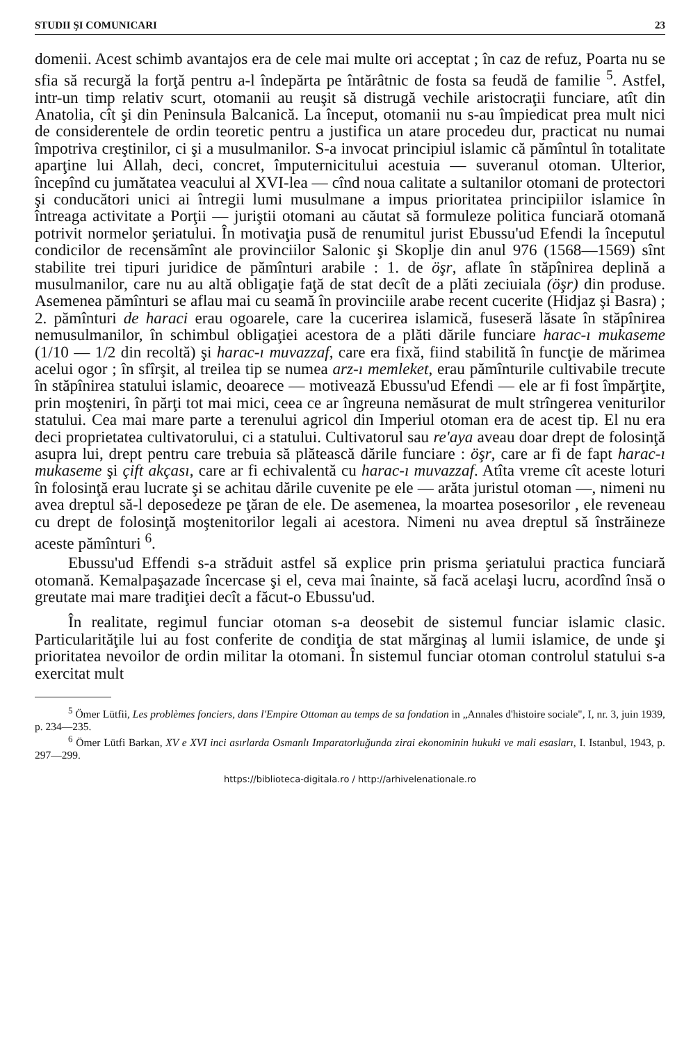STUDII ŞI COMUNICARI 23
domenii. Acest schimb avantajos era de cele mai multe ori acceptat ; în caz de refuz, Poarta nu se sfia să recurgă la forţă pentru a-l îndepărta pe întărâtnic de fosta sa feudă de familie <sup>5</sup>. Astfel, intr-un timp relativ scurt, otomanii au reuşit să distrugă vechile aristocraţii funciare, atît din Anatolia, cît şi din Peninsula Balcanică. La început, otomanii nu s-au împiedicat prea mult nici de considerentele de ordin teoretic pentru a justifica un atare procedeu dur, practicat nu numai împotriva creştinilor, ci şi a musulmanilor. S-a invocat principiul islamic că pămîntul în totalitate aparţine lui Allah, deci, concret, împuternicitului acestuia — suveranul otoman. Ulterior, începînd cu jumătatea veacului al XVI-lea — cînd noua calitate a sultanilor otomani de protectori şi conducători unici ai întregii lumi musulmane a impus prioritatea principiilor islamice în întreaga activitate a Porţii — juriştii otomani au căutat să formuleze politica funciară otomană potrivit normelor şeriatului. În motivaţia pusă de renumitul jurist Ebussu'ud Efendi la începutul condicilor de recensămînt ale provinciilor Salonic şi Skoplje din anul 976 (1568—1569) sînt stabilite trei tipuri juridice de pămînturi arabile : 1. de öşr, aflate în stăpînirea deplină a musulmanilor, care nu au altă obligaţie faţă de stat decît de a plăti zeciuiala (öşr) din produse. Asemenea pămînturi se aflau mai cu seamă în provinciile arabe recent cucerite (Hidjaz şi Basra) ; 2. pămînturi de haraci erau ogoarele, care la cucerirea islamică, fuseseră lăsate în stăpînirea nemusulmanilor, în schimbul obligaţiei acestora de a plăti dările funciare harac-ı mukaseme (1/10 — 1/2 din recoltă) şi harac-ı muvazzaf, care era fixă, fiind stabilită în funcţie de mărimea acelui ogor ; în sfîrşit, al treilea tip se numea arz-ı memleket, erau pămînturile cultivabile trecute în stăpînirea statului islamic, deoarece — motivează Ebussu'ud Efendi — ele ar fi fost împărţite, prin moşteniri, în părţi tot mai mici, ceea ce ar îngreuna nemăsurat de mult strîngerea veniturilor statului. Cea mai mare parte a terenului agricol din Imperiul otoman era de acest tip. El nu era deci proprietatea cultivatorului, ci a statului. Cultivatorul sau re'aya aveau doar drept de folosinţă asupra lui, drept pentru care trebuia să plătească dările funciare : öşr, care ar fi de fapt harac-ı mukaseme şi çift akçası, care ar fi echivalentă cu harac-ı muvazzaf. Atîta vreme cît aceste loturi în folosinţă erau lucrate şi se achitau dările cuvenite pe ele — arăta juristul otoman —, nimeni nu avea dreptul să-l deposedeze pe ţăran de ele. De asemenea, la moartea posesorilor , ele reveneau cu drept de folosinţă moştenitorilor legali ai acestora. Nimeni nu avea dreptul să înstrăineze aceste pămînturi <sup>6</sup>.
Ebussu'ud Effendi s-a străduit astfel să explice prin prisma şeriatului practica funciară otomană. Kemalpaşazade încercase şi el, ceva mai înainte, să facă acelaşi lucru, acordînd însă o greutate mai mare tradiţiei decît a făcut-o Ebussu'ud.
În realitate, regimul funciar otoman s-a deosebit de sistemul funciar islamic clasic. Particularităţile lui au fost conferite de condiţia de stat mărginaş al lumii islamice, de unde şi prioritatea nevoilor de ordin militar la otomani. În sistemul funciar otoman controlul statului s-a exercitat mult
<sup>5</sup> Ömer Lütfii, Les problèmes fonciers, dans l'Empire Ottoman au temps de sa fondation in „Annales d'histoire sociale", I, nr. 3, juin 1939, p. 234—235.
<sup>6</sup> Ömer Lütfi Barkan, XV e XVI inci asırlarda Osmanlı Imparatorluğunda zirai ekonominin hukuki ve mali esasları, I. Istanbul, 1943, p. 297—299.
https://biblioteca-digitala.ro / http://arhivelenationale.ro